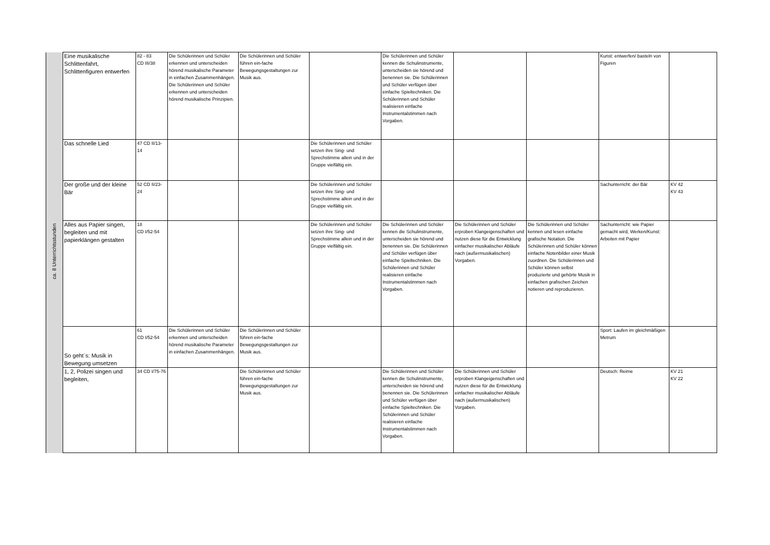| ca. 8 Unterrichtsstunden | Eine musikalische Schlittenfahrt, Schlittenfiguren entwerfen | 82 - 83 CD III/38 | Die Schülerinnen und Schüler erkennen und unterscheiden hörend musikalische Parameter in einfachen Zusammenhängen. Die Schülerinnen und Schüler erkennen und unterscheiden hörend musikalische Prinzipien. | Die Schülerinnen und Schüler führen ein-fache Bewegungsgestaltungen zur Musik aus. | | Die Schülerinnen und Schüler kennen die Schulinstrumente, unterscheiden sie hörend und benennen sie. Die Schülerinnen und Schüler verfügen über einfache Spieltechniken. Die Schülerinnen und Schüler realisieren einfache Instrumentalstimmen nach Vorgaben. | | | Kunst: entwerfen/ basteln von Figuren | |
| | Das schnelle Lied | 47 CD II/13-14 | | | Die Schülerinnen und Schüler setzen ihre Sing- und Sprechstimme allein und in der Gruppe vielfältig ein. | | | | | |
| | Der große und der kleine Bär | 52 CD II/23-24 | | | Die Schülerinnen und Schüler setzen ihre Sing- und Sprechstimme allein und in der Gruppe vielfältig ein. | | | | Sachunterricht: der Bär | KV 42 KV 43 |
| | Alles aus Papier singen, begleiten und mit papierklängen gestalten | 18 CD I/52-54 | | | Die Schülerinnen und Schüler setzen ihre Sing- und Sprechstimme allein und in der Gruppe vielfältig ein. | Die Schülerinnen und Schüler kennen die Schulinstrumente, unterscheiden sie hörend und benennen sie. Die Schülerinnen und Schüler verfügen über einfache Spieltechniken. Die Schülerinnen und Schüler realisieren einfache Instrumentalstimmen nach Vorgaben. | Die Schülerinnen und Schüler erproben Klangeigenschaften und nutzen diese für die Entwicklung einfacher musikalischer Abläufe nach (außermusikalischen) Vorgaben. | Die Schülerinnen und Schüler kennen und lesen einfache grafische Notation. Die Schülerinnen und Schüler können einfache Notenbilder einer Musik zuordnen. Die Schülerinnen und Schüler können selbst produzierte und gehörte Musik in einfachen grafischen Zeichen notieren und reproduzieren. | Sachunterricht: wie Papier gemacht wird, Werken/Kunst: Arbeiten mit Papier | |
| | So geht`s: Musik in Bewegung umsetzen | 61 CD I/52-54 | Die Schülerinnen und Schüler erkennen und unterscheiden hörend musikalische Parameter in einfachen Zusammenhängen. | Die Schülerinnen und Schüler führen ein-fache Bewegungsgestaltungen zur Musik aus. | | | | | Sport: Laufen im gleichmäßigen Metrum | |
| | 1, 2, Polizei singen und begleiten, | 34 CD I/75-76 | | Die Schülerinnen und Schüler führen ein-fache Bewegungsgestaltungen zur Musik aus. | | Die Schülerinnen und Schüler kennen die Schulinstrumente, unterscheiden sie hörend und benennen sie. Die Schülerinnen und Schüler verfügen über einfache Spieltechniken. Die Schülerinnen und Schüler realisieren einfache Instrumentalstimmen nach Vorgaben. | Die Schülerinnen und Schüler erproben Klangeigenschaften und nutzen diese für die Entwicklung einfacher musikalischer Abläufe nach (außermusikalischen) Vorgaben. | | Deutsch: Reime | KV 21 KV 22 |